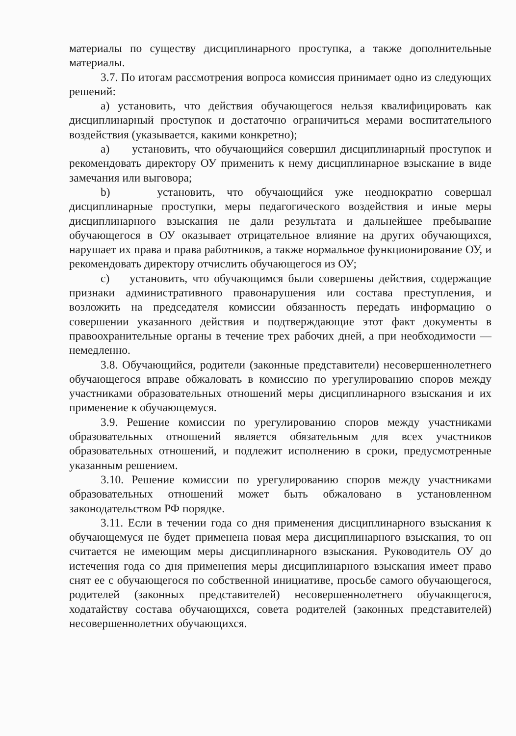материалы по существу дисциплинарного проступка, а также дополнительные материалы.
3.7. По итогам рассмотрения вопроса комиссия принимает одно из следующих решений:
а) установить, что действия обучающегося нельзя квалифицировать как дисциплинарный проступок и достаточно ограничиться мерами воспитательного воздействия (указывается, какими конкретно);
а) установить, что обучающийся совершил дисциплинарный проступок и рекомендовать директору ОУ применить к нему дисциплинарное взыскание в виде замечания или выговора;
b) установить, что обучающийся уже неоднократно совершал дисциплинарные проступки, меры педагогического воздействия и иные меры дисциплинарного взыскания не дали результата и дальнейшее пребывание обучающегося в ОУ оказывает отрицательное влияние на других обучающихся, нарушает их права и права работников, а также нормальное функционирование ОУ, и рекомендовать директору отчислить обучающегося из ОУ;
c) установить, что обучающимся были совершены действия, содержащие признаки административного правонарушения или состава преступления, и возложить на председателя комиссии обязанность передать информацию о совершении указанного действия и подтверждающие этот факт документы в правоохранительные органы в течение трех рабочих дней, а при необходимости — немедленно.
3.8. Обучающийся, родители (законные представители) несовершеннолетнего обучающегося вправе обжаловать в комиссию по урегулированию споров между участниками образовательных отношений меры дисциплинарного взыскания и их применение к обучающемуся.
3.9. Решение комиссии по урегулированию споров между участниками образовательных отношений является обязательным для всех участников образовательных отношений, и подлежит исполнению в сроки, предусмотренные указанным решением.
3.10. Решение комиссии по урегулированию споров между участниками образовательных отношений может быть обжаловано в установленном законодательством РФ порядке.
3.11. Если в течении года со дня применения дисциплинарного взыскания к обучающемуся не будет применена новая мера дисциплинарного взыскания, то он считается не имеющим меры дисциплинарного взыскания. Руководитель ОУ до истечения года со дня применения меры дисциплинарного взыскания имеет право снят ее с обучающегося по собственной инициативе, просьбе самого обучающегося, родителей (законных представителей) несовершеннолетнего обучающегося, ходатайству состава обучающихся, совета родителей (законных представителей) несовершеннолетних обучающихся.